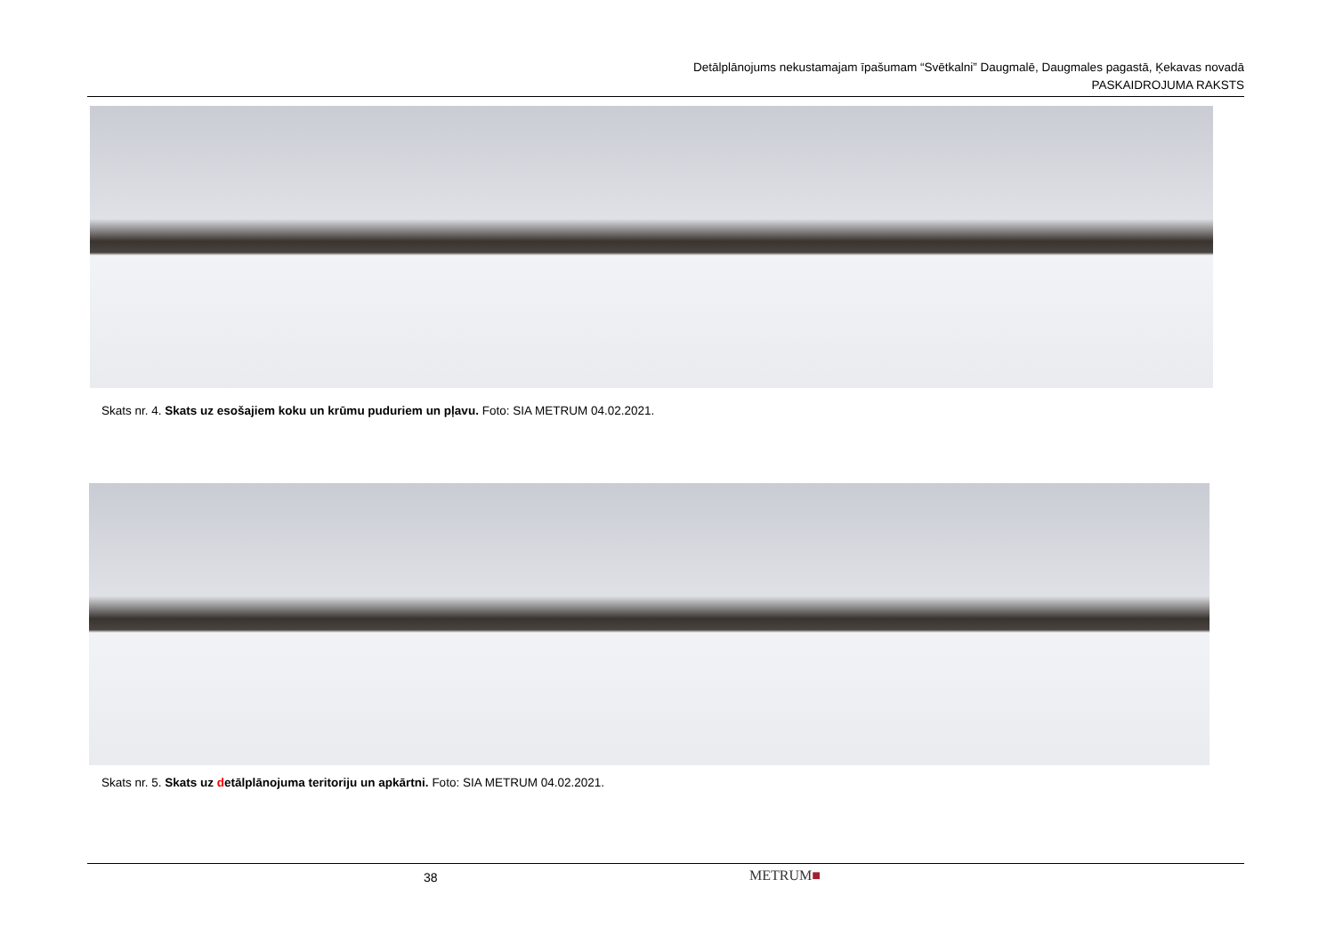Detālplānojums nekustamajam īpašumam “Svētkalni” Daugmalē, Daugmales pagastā, Ķekavas novadā
PASKAIDROJUMA RAKSTS
Skats nr. 4. Skats uz esošajiem koku un krūmu puduriem un pļavu. Foto: SIA METRUM 04.02.2021.
Skats nr. 5. Skats uz detālplānojuma teritoriju un apkārtni. Foto: SIA METRUM 04.02.2021.
38 METRUM■